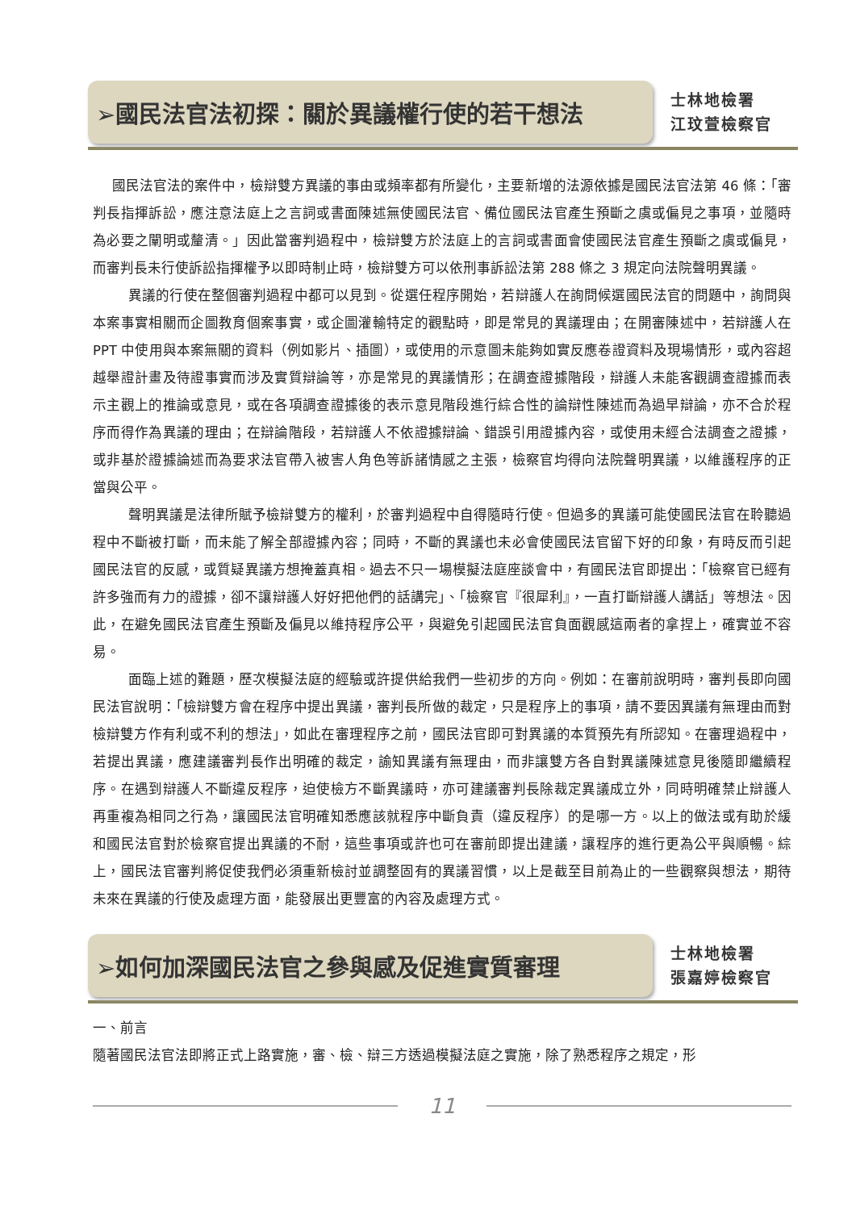➢國民法官法初探：關於異議權行使的若干想法
士林地檢署
江玟萱檢察官
國民法官法的案件中，檢辯雙方異議的事由或頻率都有所變化，主要新增的法源依據是國民法官法第 46 條：「審判長指揮訴訟，應注意法庭上之言詞或書面陳述無使國民法官、備位國民法官產生預斷之虞或偏見之事項，並隨時為必要之闡明或釐清。」因此當審判過程中，檢辯雙方於法庭上的言詞或書面會使國民法官產生預斷之虞或偏見，而審判長未行使訴訟指揮權予以即時制止時，檢辯雙方可以依刑事訴訟法第 288 條之 3 規定向法院聲明異議。
異議的行使在整個審判過程中都可以見到。從選任程序開始，若辯護人在詢問候選國民法官的問題中，詢問與本案事實相關而企圖教育個案事實，或企圖灌輸特定的觀點時，即是常見的異議理由；在開審陳述中，若辯護人在 PPT 中使用與本案無關的資料（例如影片、插圖），或使用的示意圖未能夠如實反應卷證資料及現場情形，或內容超越舉證計畫及待證事實而涉及實質辯論等，亦是常見的異議情形；在調查證據階段，辯護人未能客觀調查證據而表示主觀上的推論或意見，或在各項調查證據後的表示意見階段進行綜合性的論辯性陳述而為過早辯論，亦不合於程序而得作為異議的理由；在辯論階段，若辯護人不依證據辯論、錯誤引用證據內容，或使用未經合法調查之證據，或非基於證據論述而為要求法官帶入被害人角色等訴諸情感之主張，檢察官均得向法院聲明異議，以維護程序的正當與公平。
聲明異議是法律所賦予檢辯雙方的權利，於審判過程中自得隨時行使。但過多的異議可能使國民法官在聆聽過程中不斷被打斷，而未能了解全部證據內容；同時，不斷的異議也未必會使國民法官留下好的印象，有時反而引起國民法官的反感，或質疑異議方想掩蓋真相。過去不只一場模擬法庭座談會中，有國民法官即提出：「檢察官已經有許多強而有力的證據，卻不讓辯護人好好把他們的話講完」、「檢察官『很犀利』，一直打斷辯護人講話」等想法。因此，在避免國民法官產生預斷及偏見以維持程序公平，與避免引起國民法官負面觀感這兩者的拿捏上，確實並不容易。
面臨上述的難題，歷次模擬法庭的經驗或許提供給我們一些初步的方向。例如：在審前說明時，審判長即向國民法官說明：「檢辯雙方會在程序中提出異議，審判長所做的裁定，只是程序上的事項，請不要因異議有無理由而對檢辯雙方作有利或不利的想法」，如此在審理程序之前，國民法官即可對異議的本質預先有所認知。在審理過程中，若提出異議，應建議審判長作出明確的裁定，諭知異議有無理由，而非讓雙方各自對異議陳述意見後隨即繼續程序。在遇到辯護人不斷違反程序，迫使檢方不斷異議時，亦可建議審判長除裁定異議成立外，同時明確禁止辯護人再重複為相同之行為，讓國民法官明確知悉應該就程序中斷負責（違反程序）的是哪一方。以上的做法或有助於緩和國民法官對於檢察官提出異議的不耐，這些事項或許也可在審前即提出建議，讓程序的進行更為公平與順暢。綜上，國民法官審判將促使我們必須重新檢討並調整固有的異議習慣，以上是截至目前為止的一些觀察與想法，期待未來在異議的行使及處理方面，能發展出更豐富的內容及處理方式。
➢如何加深國民法官之參與感及促進實質審理
士林地檢署
張嘉婷檢察官
一、前言
隨著國民法官法即將正式上路實施，審、檢、辯三方透過模擬法庭之實施，除了熟悉程序之規定，形
11